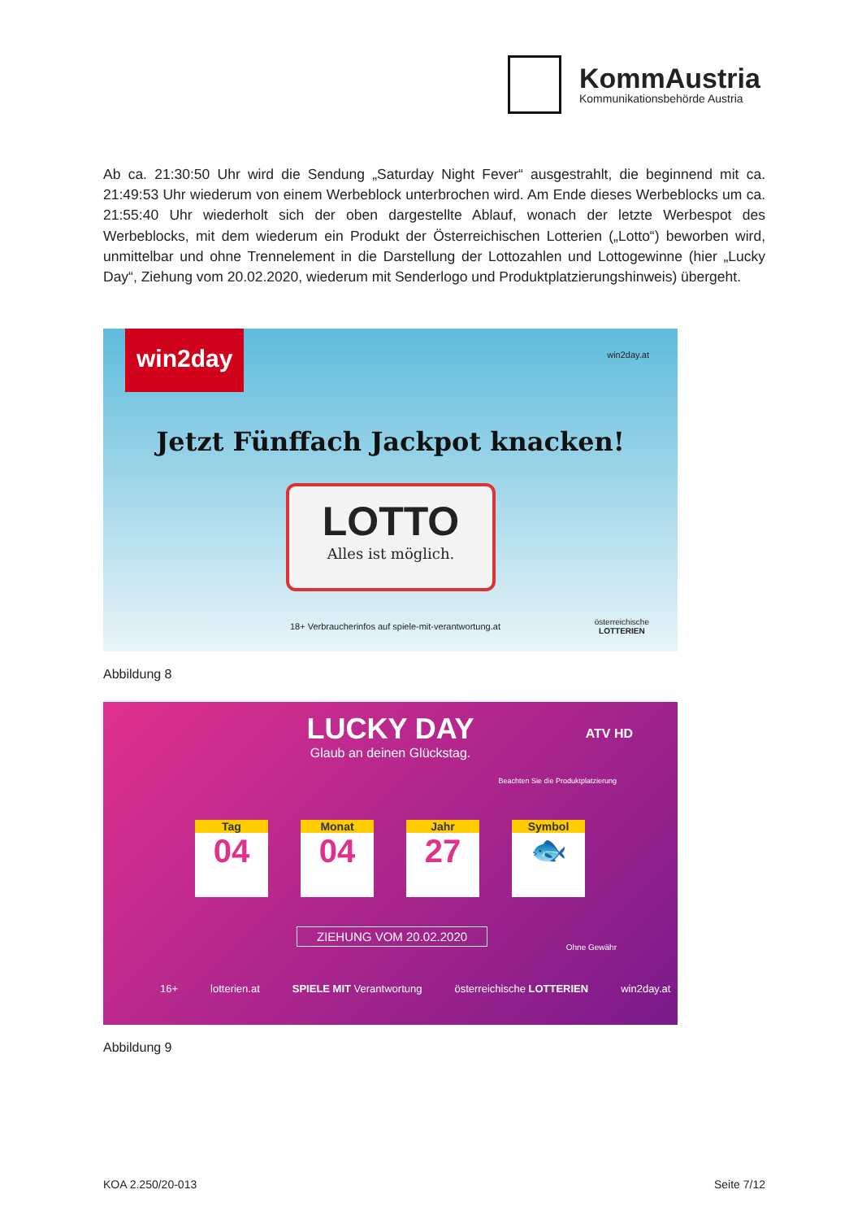KommAustria
Kommunikationsbehörde Austria
Ab ca. 21:30:50 Uhr wird die Sendung „Saturday Night Fever“ ausgestrahlt, die beginnend mit ca. 21:49:53 Uhr wiederum von einem Werbeblock unterbrochen wird. Am Ende dieses Werbeblocks um ca. 21:55:40 Uhr wiederholt sich der oben dargestellte Ablauf, wonach der letzte Werbespot des Werbeblocks, mit dem wiederum ein Produkt der Österreichischen Lotterien („Lotto“) beworben wird, unmittelbar und ohne Trennelement in die Darstellung der Lottozahlen und Lottogewinne (hier „Lucky Day“, Ziehung vom 20.02.2020, wiederum mit Senderlogo und Produktplatzierungshinweis) übergeht.
win2day win2day.at
Jetzt Fünffach Jackpot knacken!
LOTTO
Alles ist möglich.
18+ Verbraucherinfos auf spiele-mit-verantwortung.at
österreichische
LOTTERIEN
Abbildung 8
LUCKY DAY
Glaub an deinen Glückstag.
ATV HD
Beachten Sie die Produktplatzierung
Tag
04
Monat
04
Jahr
27
Symbol
🐟
ZIEHUNG VOM 20.02.2020
Ohne Gewähr
16+ lotterien.at SPIELE MIT Verantwortung österreichische LOTTERIEN win2day.at
Abbildung 9
KOA 2.250/20-013 Seite 7/12